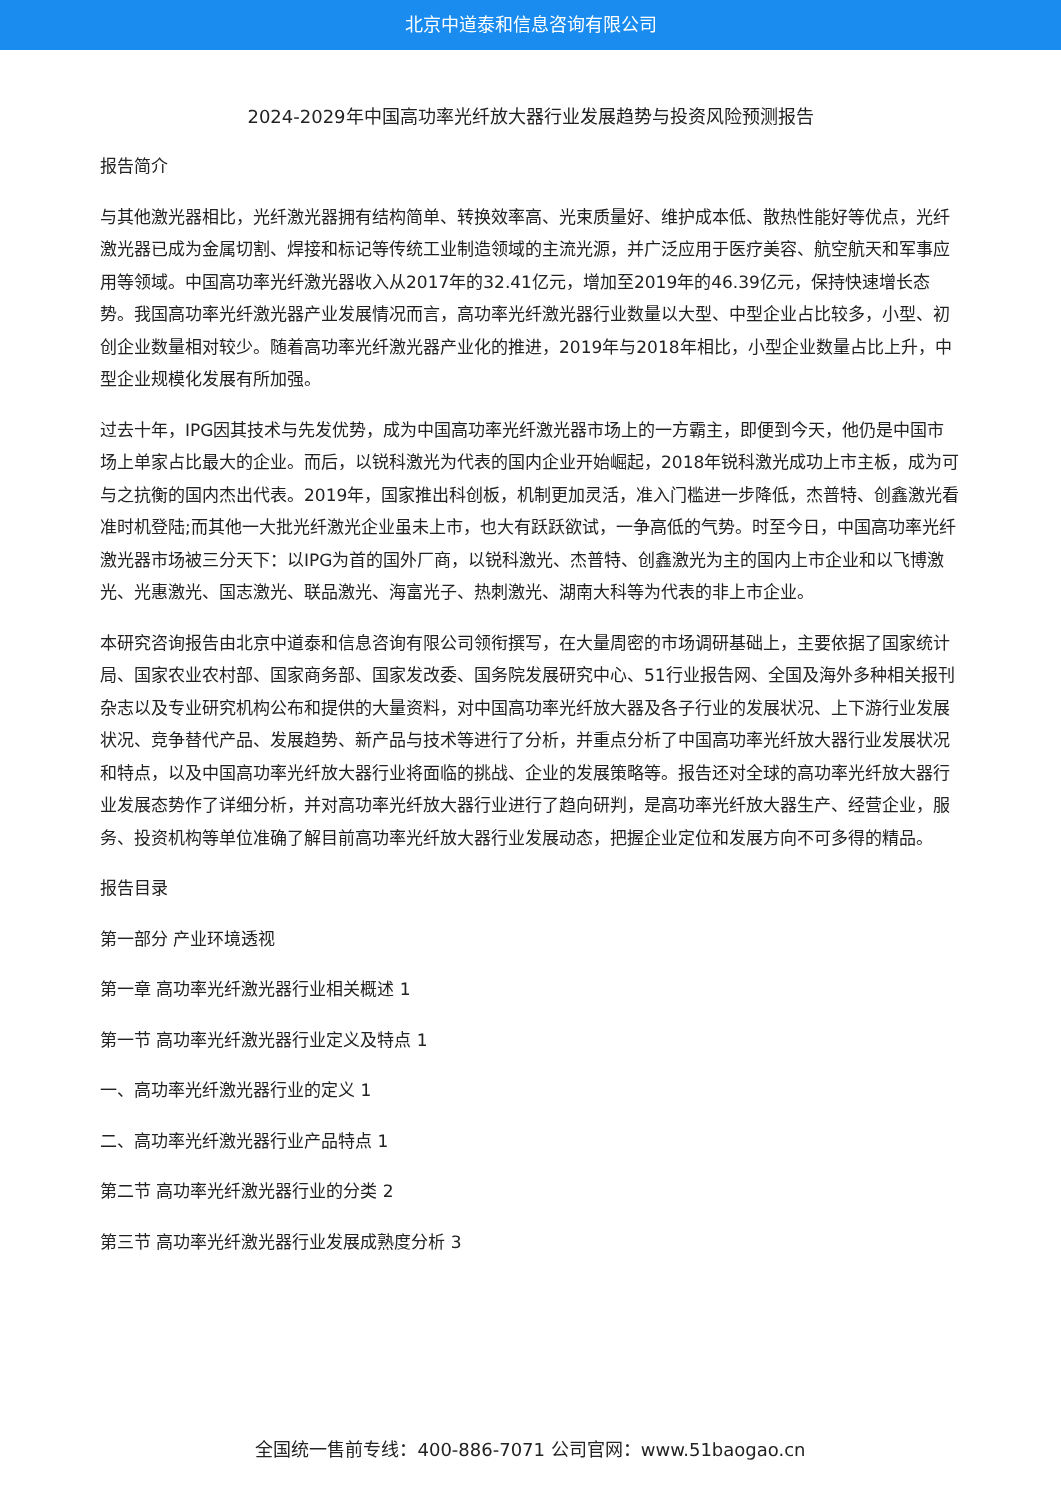北京中道泰和信息咨询有限公司
2024-2029年中国高功率光纤放大器行业发展趋势与投资风险预测报告
报告简介
与其他激光器相比，光纤激光器拥有结构简单、转换效率高、光束质量好、维护成本低、散热性能好等优点，光纤激光器已成为金属切割、焊接和标记等传统工业制造领域的主流光源，并广泛应用于医疗美容、航空航天和军事应用等领域。中国高功率光纤激光器收入从2017年的32.41亿元，增加至2019年的46.39亿元，保持快速增长态势。我国高功率光纤激光器产业发展情况而言，高功率光纤激光器行业数量以大型、中型企业占比较多，小型、初创企业数量相对较少。随着高功率光纤激光器产业化的推进，2019年与2018年相比，小型企业数量占比上升，中型企业规模化发展有所加强。
过去十年，IPG因其技术与先发优势，成为中国高功率光纤激光器市场上的一方霸主，即便到今天，他仍是中国市场上单家占比最大的企业。而后，以锐科激光为代表的国内企业开始崛起，2018年锐科激光成功上市主板，成为可与之抗衡的国内杰出代表。2019年，国家推出科创板，机制更加灵活，准入门槛进一步降低，杰普特、创鑫激光看准时机登陆;而其他一大批光纤激光企业虽未上市，也大有跃跃欲试，一争高低的气势。时至今日，中国高功率光纤激光器市场被三分天下：以IPG为首的国外厂商，以锐科激光、杰普特、创鑫激光为主的国内上市企业和以飞博激光、光惠激光、国志激光、联品激光、海富光子、热刺激光、湖南大科等为代表的非上市企业。
本研究咨询报告由北京中道泰和信息咨询有限公司领衔撰写，在大量周密的市场调研基础上，主要依据了国家统计局、国家农业农村部、国家商务部、国家发改委、国务院发展研究中心、51行业报告网、全国及海外多种相关报刊杂志以及专业研究机构公布和提供的大量资料，对中国高功率光纤放大器及各子行业的发展状况、上下游行业发展状况、竞争替代产品、发展趋势、新产品与技术等进行了分析，并重点分析了中国高功率光纤放大器行业发展状况和特点，以及中国高功率光纤放大器行业将面临的挑战、企业的发展策略等。报告还对全球的高功率光纤放大器行业发展态势作了详细分析，并对高功率光纤放大器行业进行了趋向研判，是高功率光纤放大器生产、经营企业，服务、投资机构等单位准确了解目前高功率光纤放大器行业发展动态，把握企业定位和发展方向不可多得的精品。
报告目录
第一部分 产业环境透视
第一章 高功率光纤激光器行业相关概述 1
第一节 高功率光纤激光器行业定义及特点 1
一、高功率光纤激光器行业的定义 1
二、高功率光纤激光器行业产品特点 1
第二节 高功率光纤激光器行业的分类 2
第三节 高功率光纤激光器行业发展成熟度分析 3
全国统一售前专线：400-886-7071 公司官网：www.51baogao.cn